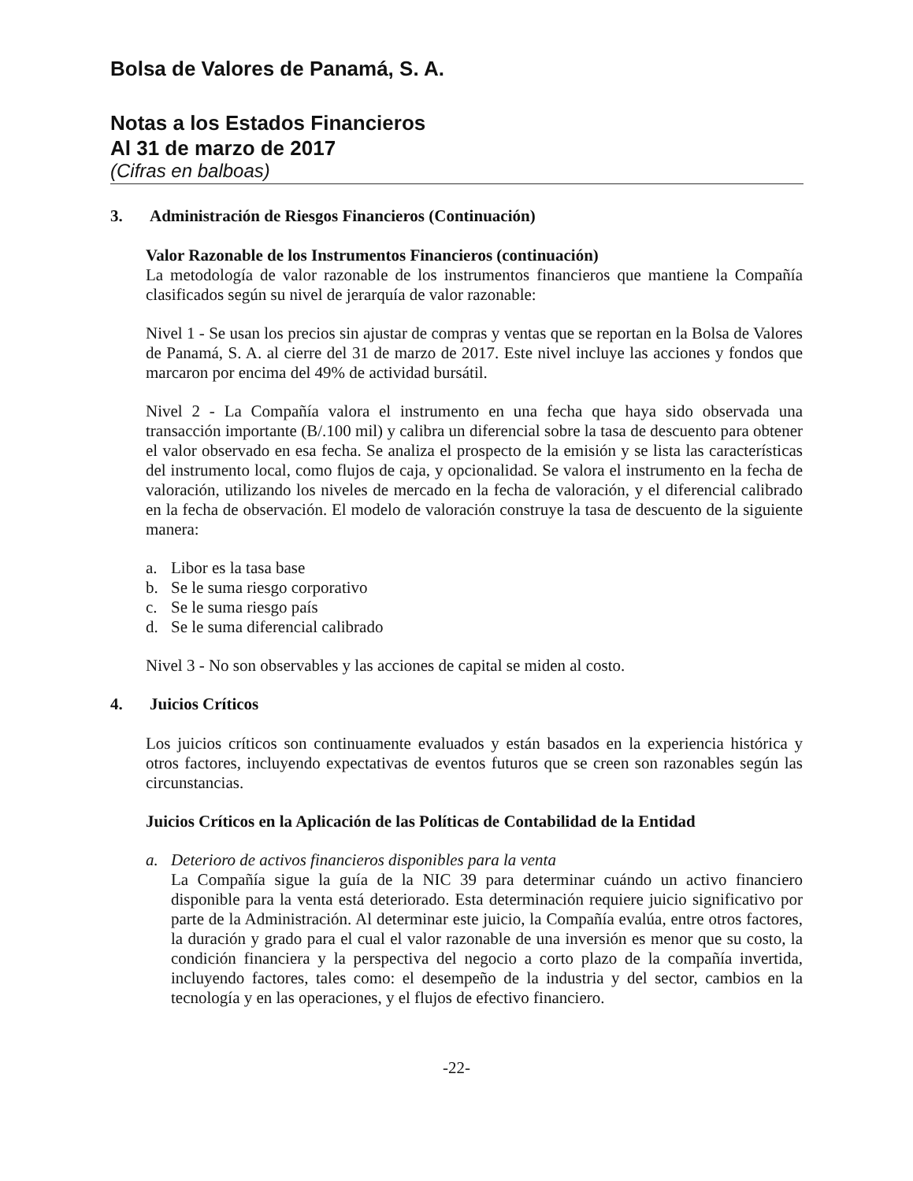Bolsa de Valores de Panamá, S. A.
Notas a los Estados Financieros
Al 31 de marzo de 2017
(Cifras en balboas)
3. Administración de Riesgos Financieros (Continuación)
Valor Razonable de los Instrumentos Financieros (continuación)
La metodología de valor razonable de los instrumentos financieros que mantiene la Compañía clasificados según su nivel de jerarquía de valor razonable:
Nivel 1 - Se usan los precios sin ajustar de compras y ventas que se reportan en la Bolsa de Valores de Panamá, S. A. al cierre del 31 de marzo de 2017. Este nivel incluye las acciones y fondos que marcaron por encima del 49% de actividad bursátil.
Nivel 2 - La Compañía valora el instrumento en una fecha que haya sido observada una transacción importante (B/.100 mil) y calibra un diferencial sobre la tasa de descuento para obtener el valor observado en esa fecha. Se analiza el prospecto de la emisión y se lista las características del instrumento local, como flujos de caja, y opcionalidad. Se valora el instrumento en la fecha de valoración, utilizando los niveles de mercado en la fecha de valoración, y el diferencial calibrado en la fecha de observación. El modelo de valoración construye la tasa de descuento de la siguiente manera:
a. Libor es la tasa base
b. Se le suma riesgo corporativo
c. Se le suma riesgo país
d. Se le suma diferencial calibrado
Nivel 3 - No son observables y las acciones de capital se miden al costo.
4. Juicios Críticos
Los juicios críticos son continuamente evaluados y están basados en la experiencia histórica y otros factores, incluyendo expectativas de eventos futuros que se creen son razonables según las circunstancias.
Juicios Críticos en la Aplicación de las Políticas de Contabilidad de la Entidad
a. Deterioro de activos financieros disponibles para la venta
La Compañía sigue la guía de la NIC 39 para determinar cuándo un activo financiero disponible para la venta está deteriorado. Esta determinación requiere juicio significativo por parte de la Administración. Al determinar este juicio, la Compañía evalúa, entre otros factores, la duración y grado para el cual el valor razonable de una inversión es menor que su costo, la condición financiera y la perspectiva del negocio a corto plazo de la compañía invertida, incluyendo factores, tales como: el desempeño de la industria y del sector, cambios en la tecnología y en las operaciones, y el flujos de efectivo financiero.
-22-